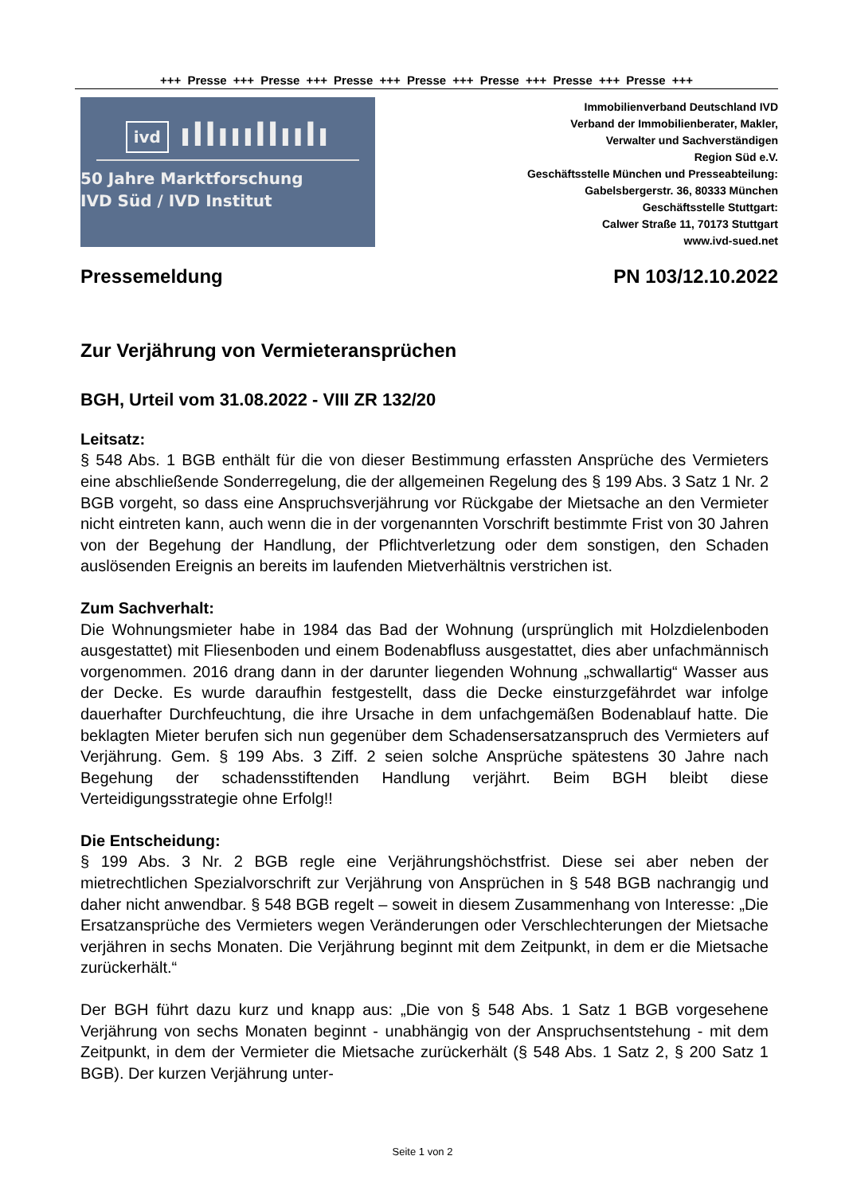+++ Presse +++ Presse +++ Presse +++ Presse +++ Presse +++ Presse +++ Presse +++
ivd ıllıııllıılı
50 Jahre Marktforschung
IVD Süd / IVD Institut
Immobilienverband Deutschland IVD
Verband der Immobilienberater, Makler,
Verwalter und Sachverständigen
Region Süd e.V.
Geschäftsstelle München und Presseabteilung:
Gabelsbergerstr. 36, 80333 München
Geschäftsstelle Stuttgart:
Calwer Straße 11, 70173 Stuttgart
www.ivd-sued.net
Pressemeldung PN 103/12.10.2022
Zur Verjährung von Vermieteransprüchen
BGH, Urteil vom 31.08.2022 - VIII ZR 132/20
Leitsatz:
§ 548 Abs. 1 BGB enthält für die von dieser Bestimmung erfassten Ansprüche des Vermieters eine abschließende Sonderregelung, die der allgemeinen Regelung des § 199 Abs. 3 Satz 1 Nr. 2 BGB vorgeht, so dass eine Anspruchsverjährung vor Rückgabe der Mietsache an den Vermieter nicht eintreten kann, auch wenn die in der vorgenannten Vorschrift bestimmte Frist von 30 Jahren von der Begehung der Handlung, der Pflichtverletzung oder dem sonstigen, den Schaden auslösenden Ereignis an bereits im laufenden Mietverhältnis verstrichen ist.
Zum Sachverhalt:
Die Wohnungsmieter habe in 1984 das Bad der Wohnung (ursprünglich mit Holzdielenboden ausgestattet) mit Fliesenboden und einem Bodenabfluss ausgestattet, dies aber unfachmännisch vorgenommen. 2016 drang dann in der darunter liegenden Wohnung „schwallartig“ Wasser aus der Decke. Es wurde daraufhin festgestellt, dass die Decke einsturzgefährdet war infolge dauerhafter Durchfeuchtung, die ihre Ursache in dem unfachgemäßen Bodenablauf hatte. Die beklagten Mieter berufen sich nun gegenüber dem Schadensersatzanspruch des Vermieters auf Verjährung. Gem. § 199 Abs. 3 Ziff. 2 seien solche Ansprüche spätestens 30 Jahre nach Begehung der schadensstiftenden Handlung verjährt. Beim BGH bleibt diese Verteidigungsstrategie ohne Erfolg!!
Die Entscheidung:
§ 199 Abs. 3 Nr. 2 BGB regle eine Verjährungshöchstfrist. Diese sei aber neben der mietrechtlichen Spezialvorschrift zur Verjährung von Ansprüchen in § 548 BGB nachrangig und daher nicht anwendbar. § 548 BGB regelt – soweit in diesem Zusammenhang von Interesse: „Die Ersatzansprüche des Vermieters wegen Veränderungen oder Verschlechterungen der Mietsache verjähren in sechs Monaten. Die Verjährung beginnt mit dem Zeitpunkt, in dem er die Mietsache zurückerhält.“
Der BGH führt dazu kurz und knapp aus: „Die von § 548 Abs. 1 Satz 1 BGB vorgesehene Verjährung von sechs Monaten beginnt - unabhängig von der Anspruchsentstehung - mit dem Zeitpunkt, in dem der Vermieter die Mietsache zurückerhält (§ 548 Abs. 1 Satz 2, § 200 Satz 1 BGB). Der kurzen Verjährung unter-
Seite 1 von 2